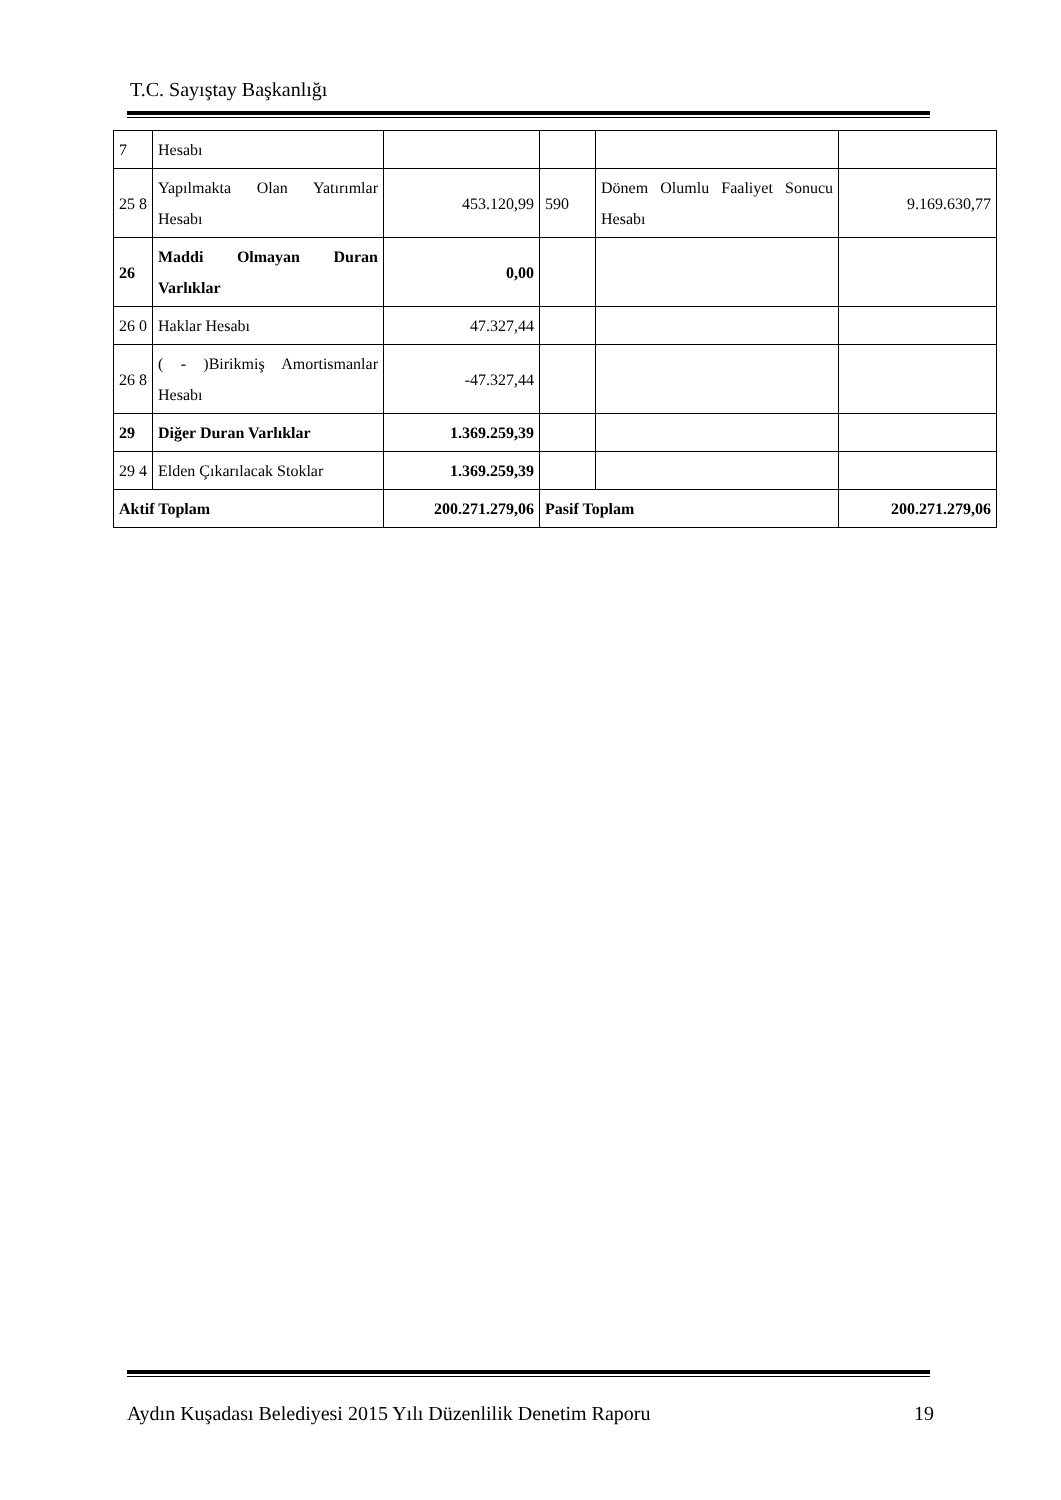T.C. Sayıştay Başkanlığı
| 7 | Hesabı | | | | |
| 25 8 | Yapılmakta Olan Yatırımlar Hesabı | 453.120,99 | 590 | Dönem Olumlu Faaliyet Sonucu Hesabı | 9.169.630,77 |
| 26 | Maddi Olmayan Duran Varlıklar | 0,00 | | | |
| 26 0 | Haklar Hesabı | 47.327,44 | | | |
| 26 8 | ( - )Birikmiş Amortismanlar Hesabı | -47.327,44 | | | |
| 29 | Diğer Duran Varlıklar | 1.369.259,39 | | | |
| 29 4 | Elden Çıkarılacak Stoklar | 1.369.259,39 | | | |
| Aktif Toplam | | 200.271.279,06 | Pasif Toplam | | 200.271.279,06 |
Aydın Kuşadası Belediyesi 2015 Yılı Düzenlilik Denetim Raporu 19